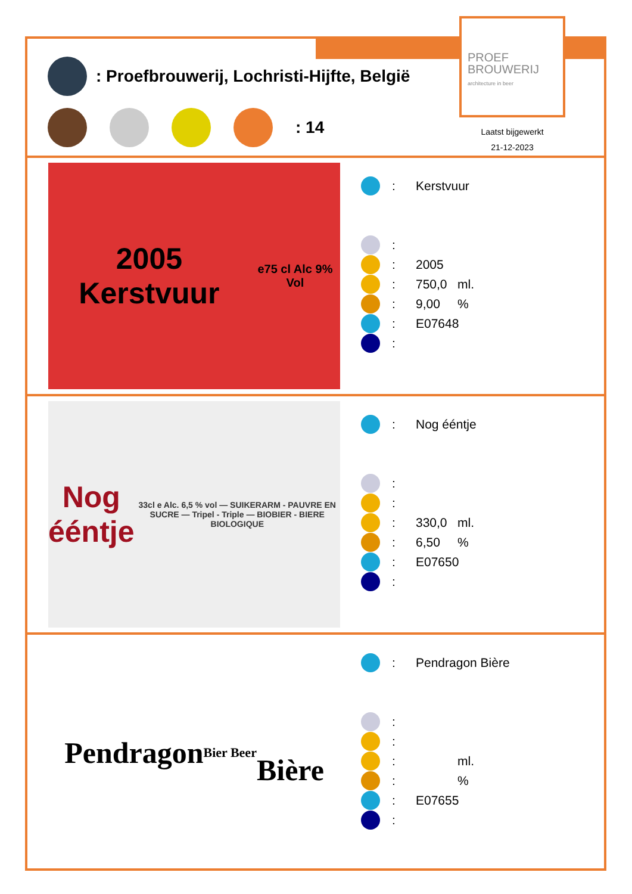PROEF
BROUWERIJ
architecture in beer
: Proefbrouwerij, Lochristi-Hijfte, België
: 14
Laatst bijgewerkt
21-12-2023
2005 Kerstvuur
e75 cl Alc 9% Vol
: Kerstvuur
:
: 2005
: 750,0 ml.
: 9,00%
: E07648
:
Nog ééntje
33cl e Alc. 6,5 % vol — SUIKERARM - PAUVRE EN SUCRE — Tripel - Triple — BIOBIER - BIERE BIOLOGIQUE
: Nog ééntje
:
:
: 330,0 ml.
: 6,50%
: E07650
:
Pendragon
Bier Beer
Bière
: Pendragon Bière
:
:
: ml.
: %
: E07655
: